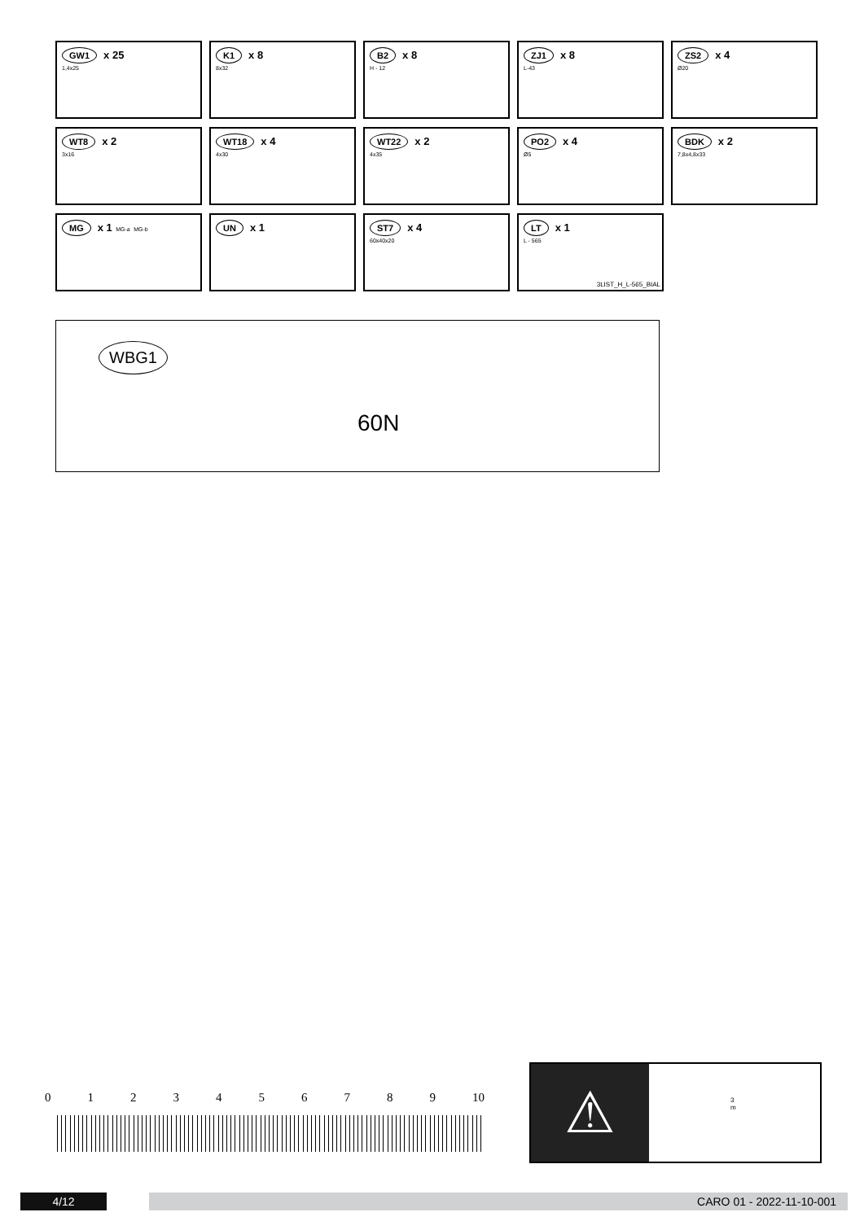GW1 x 25
1,4x25
K1 x 8
8x32
B2 x 8
H - 12
ZJ1 x 8
L-43
ZS2 x 4
Ø20
WT8 x 2
3x16
WT18 x 4
4x30
WT22 x 2
4x35
PO2 x 4
Ø5
BDK x 2
7,8x4,8x33
MG x 1 MG-a MG-b
UN x 1
ST7 x 4
60x40x20
LT x 1
L - 565
3LIST_H_L-565_BIAL
WBG1
60N
0123456789 10
⚠
3 m
4/12 CARO 01 - 2022-11-10-001